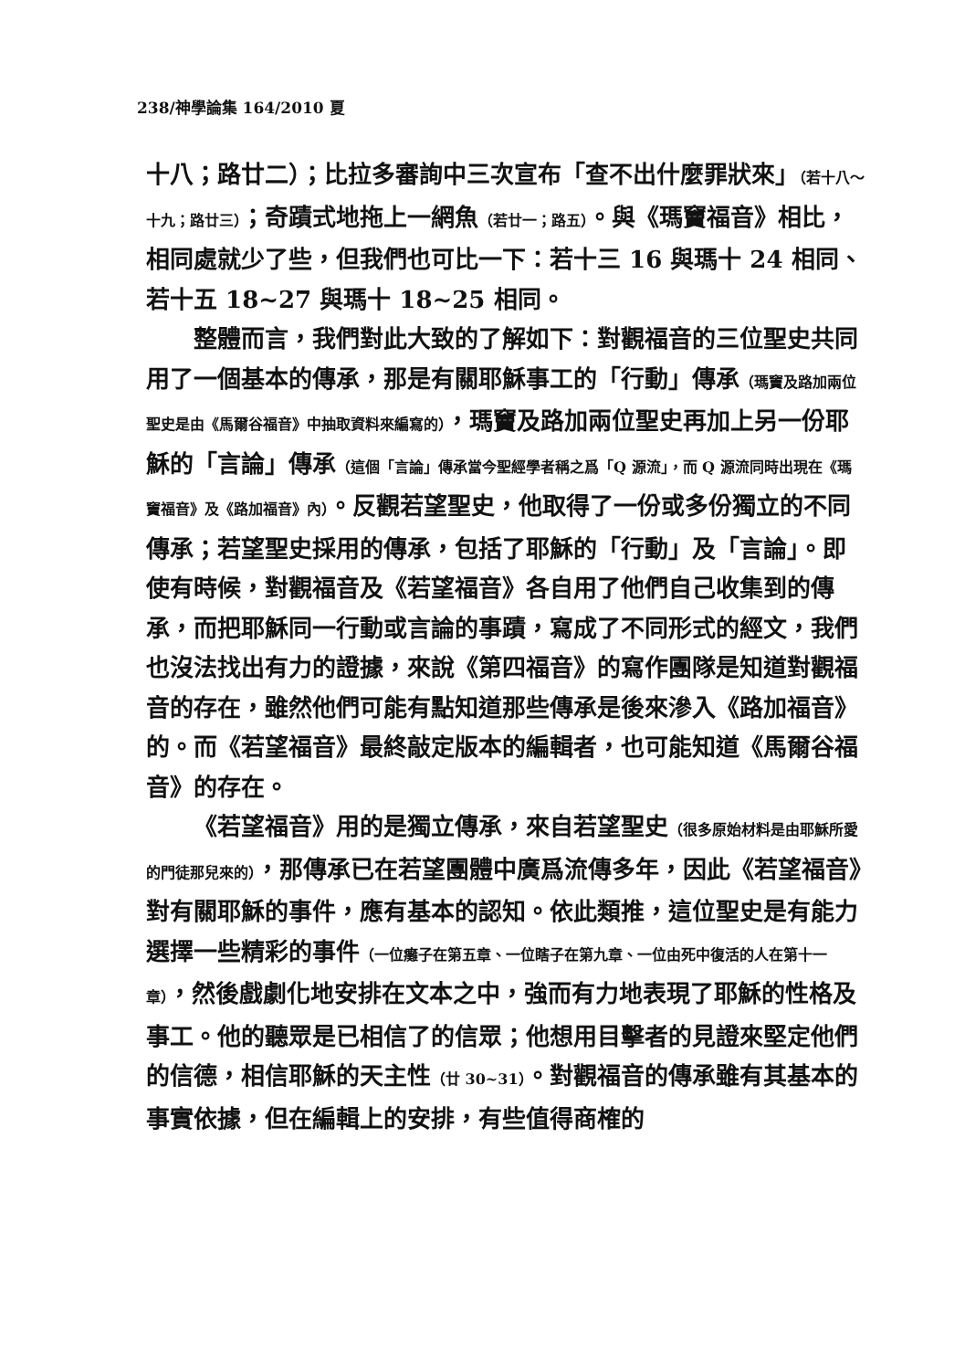238/神學論集 164/2010 夏
十八；路廿二）；比拉多審詢中三次宣布「查不出什麼罪狀來」（若十八～十九；路廿三）；奇蹟式地拖上一網魚（若廿一；路五）。與《瑪竇福音》相比，相同處就少了些，但我們也可比一下：若十三 16 與瑪十 24 相同、若十五 18~27 與瑪十 18~25 相同。
整體而言，我們對此大致的了解如下：對觀福音的三位聖史共同用了一個基本的傳承，那是有關耶穌事工的「行動」傳承（瑪竇及路加兩位聖史是由《馬爾谷福音》中抽取資料來編寫的），瑪竇及路加兩位聖史再加上另一份耶穌的「言論」傳承（這個「言論」傳承當今聖經學者稱之爲「Q 源流」，而 Q 源流同時出現在《瑪竇福音》及《路加福音》內）。反觀若望聖史，他取得了一份或多份獨立的不同傳承；若望聖史採用的傳承，包括了耶穌的「行動」及「言論」。即使有時候，對觀福音及《若望福音》各自用了他們自己收集到的傳承，而把耶穌同一行動或言論的事蹟，寫成了不同形式的經文，我們也沒法找出有力的證據，來說《第四福音》的寫作團隊是知道對觀福音的存在，雖然他們可能有點知道那些傳承是後來滲入《路加福音》的。而《若望福音》最終敲定版本的編輯者，也可能知道《馬爾谷福音》的存在。
《若望福音》用的是獨立傳承，來自若望聖史（很多原始材料是由耶穌所愛的門徒那兒來的），那傳承已在若望團體中廣爲流傳多年，因此《若望福音》對有關耶穌的事件，應有基本的認知。依此類推，這位聖史是有能力選擇一些精彩的事件（一位癱子在第五章、一位瞎子在第九章、一位由死中復活的人在第十一章），然後戲劇化地安排在文本之中，強而有力地表現了耶穌的性格及事工。他的聽眾是已相信了的信眾；他想用目擊者的見證來堅定他們的信德，相信耶穌的天主性（廿 30~31）。對觀福音的傳承雖有其基本的事實依據，但在編輯上的安排，有些值得商榷的